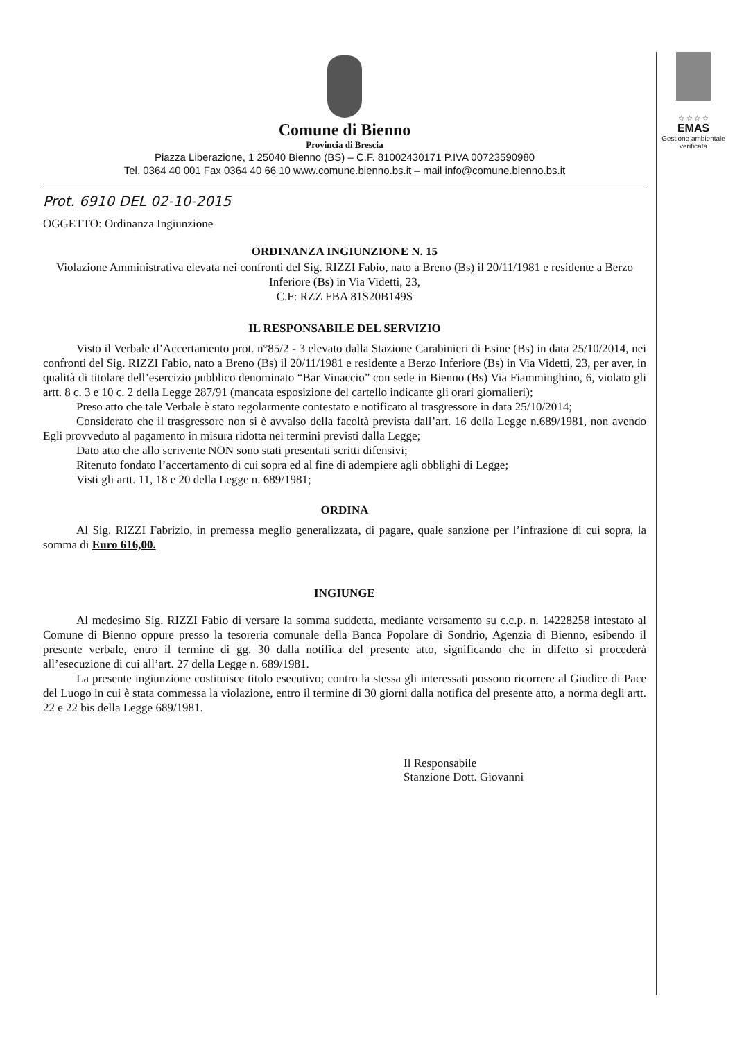Comune di Bienno
Provincia di Brescia
Piazza Liberazione, 1 25040 Bienno (BS) – C.F. 81002430171 P.IVA 00723590980
Tel. 0364 40 001 Fax 0364 40 66 10 www.comune.bienno.bs.it – mail info@comune.bienno.bs.it
Prot. 6910 DEL 02-10-2015
OGGETTO: Ordinanza Ingiunzione
ORDINANZA INGIUNZIONE N. 15
Violazione Amministrativa elevata nei confronti del Sig. RIZZI Fabio, nato a Breno (Bs) il 20/11/1981 e residente a Berzo Inferiore (Bs) in Via Videtti, 23,
C.F: RZZ FBA 81S20B149S
IL RESPONSABILE DEL SERVIZIO
Visto il Verbale d’Accertamento prot. n°85/2 - 3 elevato dalla Stazione Carabinieri di Esine (Bs) in data 25/10/2014, nei confronti del Sig. RIZZI Fabio, nato a Breno (Bs) il 20/11/1981 e residente a Berzo Inferiore (Bs) in Via Videtti, 23, per aver, in qualità di titolare dell’esercizio pubblico denominato “Bar Vinaccio” con sede in Bienno (Bs) Via Fiamminghino, 6, violato gli artt. 8 c. 3 e 10 c. 2 della Legge 287/91 (mancata esposizione del cartello indicante gli orari giornalieri);
Preso atto che tale Verbale è stato regolarmente contestato e notificato al trasgressore in data 25/10/2014;
Considerato che il trasgressore non si è avvalso della facoltà prevista dall’art. 16 della Legge n.689/1981, non avendo Egli provveduto al pagamento in misura ridotta nei termini previsti dalla Legge;
Dato atto che allo scrivente NON sono stati presentati scritti difensivi;
Ritenuto fondato l’accertamento di cui sopra ed al fine di adempiere agli obblighi di Legge;
Visti gli artt. 11, 18 e 20 della Legge n. 689/1981;
ORDINA
Al Sig. RIZZI Fabrizio, in premessa meglio generalizzata, di pagare, quale sanzione per l’infrazione di cui sopra, la somma di Euro 616,00.
INGIUNGE
Al medesimo Sig. RIZZI Fabio di versare la somma suddetta, mediante versamento su c.c.p. n. 14228258 intestato al Comune di Bienno oppure presso la tesoreria comunale della Banca Popolare di Sondrio, Agenzia di Bienno, esibendo il presente verbale, entro il termine di gg. 30 dalla notifica del presente atto, significando che in difetto si procederà all’esecuzione di cui all’art. 27 della Legge n. 689/1981.
La presente ingiunzione costituisce titolo esecutivo; contro la stessa gli interessati possono ricorrere al Giudice di Pace del Luogo in cui è stata commessa la violazione, entro il termine di 30 giorni dalla notifica del presente atto, a norma degli artt. 22 e 22 bis della Legge 689/1981.
Il Responsabile
Stanzione Dott. Giovanni
☆ ☆ ☆ ☆
EMAS
Gestione ambientale verificata